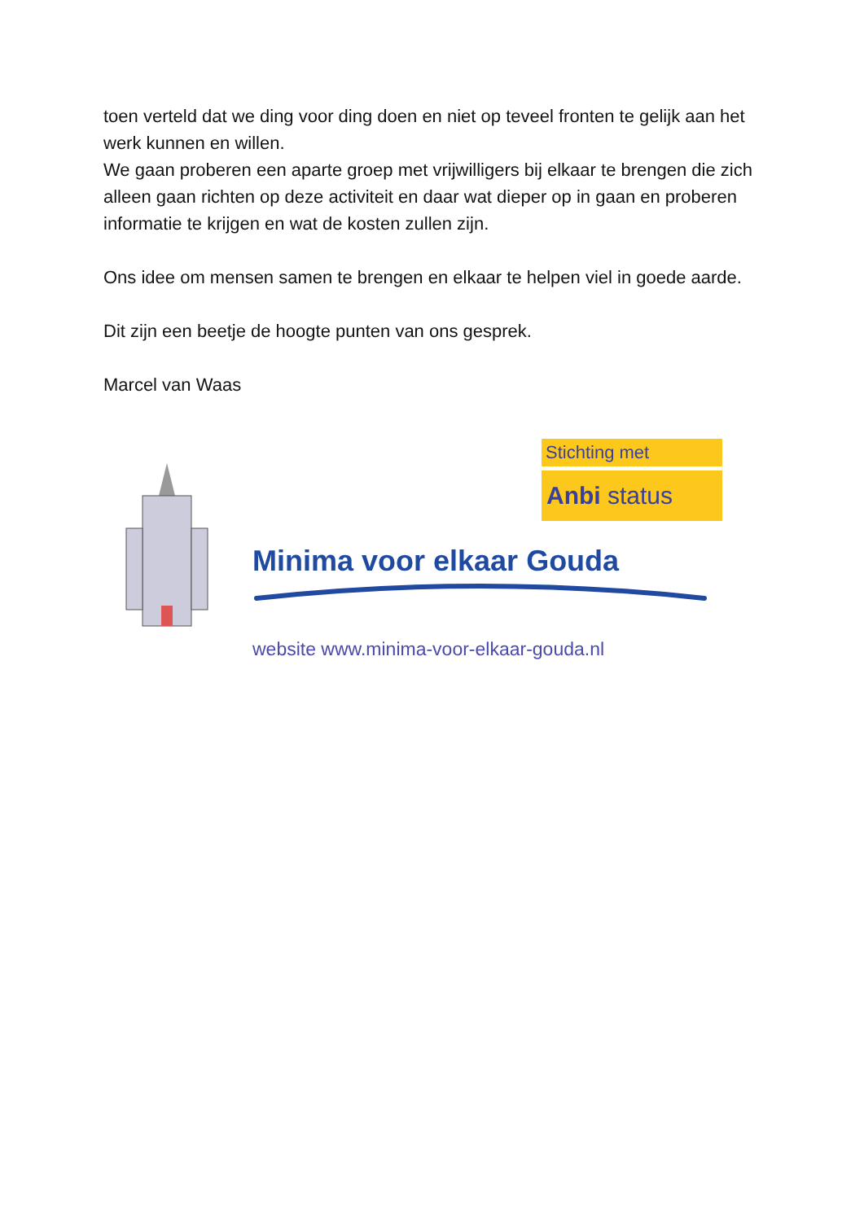toen verteld dat we ding voor ding doen en niet op teveel fronten te gelijk aan het werk kunnen en willen.
We gaan proberen een aparte groep met vrijwilligers bij elkaar te brengen die zich alleen gaan richten op deze activiteit en daar wat dieper op in gaan en proberen informatie te krijgen en wat de kosten zullen zijn.
Ons idee om mensen samen te brengen en elkaar te helpen viel in goede aarde.
Dit zijn een beetje de hoogte punten van ons gesprek.
Marcel van Waas
Stichting met
Anbi status
Minima voor elkaar Gouda
website www.minima-voor-elkaar-gouda.nl